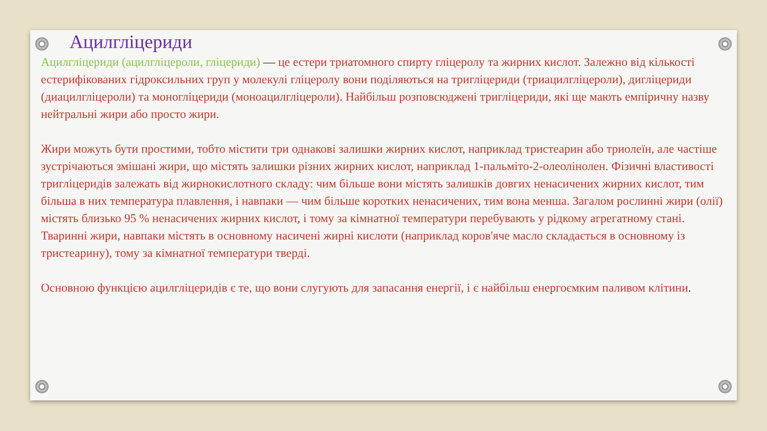Ацилгліцериди
Ацилгліцериди (ацилгліцероли, гліцериди) — це естери триатомного спирту гліцеролу та жирних кислот. Залежно від кількості естерифікованих гідроксильних груп у молекулі гліцеролу вони поділяються на тригліцериди (триацилгліцероли), дигліцериди (диацилгліцероли) та моногліцериди (моноацилгліцероли). Найбільш розповсюджені тригліцериди, які ще мають емпіричну назву нейтральні жири або просто жири.
Жири можуть бути простими, тобто містити три однакові залишки жирних кислот, наприклад тристеарин або триолеїн, але частіше зустрічаються змішані жири, що містять залишки різних жирних кислот, наприклад 1-пальміто-2-олеолінолен. Фізичні властивості тригліцеридів залежать від жирнокислотного складу: чим більше вони містять залишків довгих ненасичених жирних кислот, тим більша в них температура плавлення, і навпаки — чим більше коротких ненасичених, тим вона менша. Загалом рослинні жири (олії) містять близько 95 % ненасичених жирних кислот, і тому за кімнатної температури перебувають у рідкому агрегатному стані. Тваринні жири, навпаки містять в основному насичені жирні кислоти (наприклад коров'яче масло складається в основному із тристеарину), тому за кімнатної температури тверді.
Основною функцією ацилгліцеридів є те, що вони слугують для запасання енергії, і є найбільш енергоємким паливом клітини.